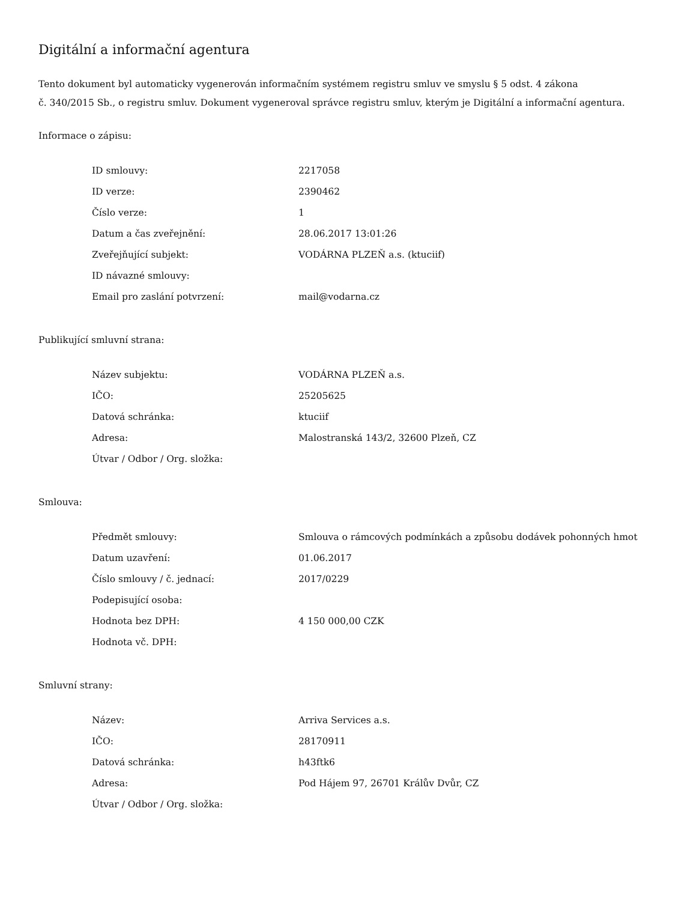Digitální a informační agentura
Tento dokument byl automaticky vygenerován informačním systémem registru smluv ve smyslu § 5 odst. 4 zákona
č. 340/2015 Sb., o registru smluv. Dokument vygeneroval správce registru smluv, kterým je Digitální a informační agentura.
Informace o zápisu:
| ID smlouvy: | 2217058 |
| ID verze: | 2390462 |
| Číslo verze: | 1 |
| Datum a čas zveřejnění: | 28.06.2017 13:01:26 |
| Zveřejňující subjekt: | VODÁRNA PLZEŇ a.s. (ktuciif) |
| ID návazné smlouvy: | |
| Email pro zaslání potvrzení: | mail@vodarna.cz |
Publikující smluvní strana:
| Název subjektu: | VODÁRNA PLZEŇ a.s. |
| IČO: | 25205625 |
| Datová schránka: | ktuciif |
| Adresa: | Malostranská 143/2, 32600 Plzeň, CZ |
| Útvar / Odbor / Org. složka: | |
Smlouva:
| Předmět smlouvy: | Smlouva o rámcových podmínkách a způsobu dodávek pohonných hmot |
| Datum uzavření: | 01.06.2017 |
| Číslo smlouvy / č. jednací: | 2017/0229 |
| Podepisující osoba: | |
| Hodnota bez DPH: | 4 150 000,00 CZK |
| Hodnota vč. DPH: | |
Smluvní strany:
| Název: | Arriva Services a.s. |
| IČO: | 28170911 |
| Datová schránka: | h43ftk6 |
| Adresa: | Pod Hájem 97, 26701 Králův Dvůr, CZ |
| Útvar / Odbor / Org. složka: | |